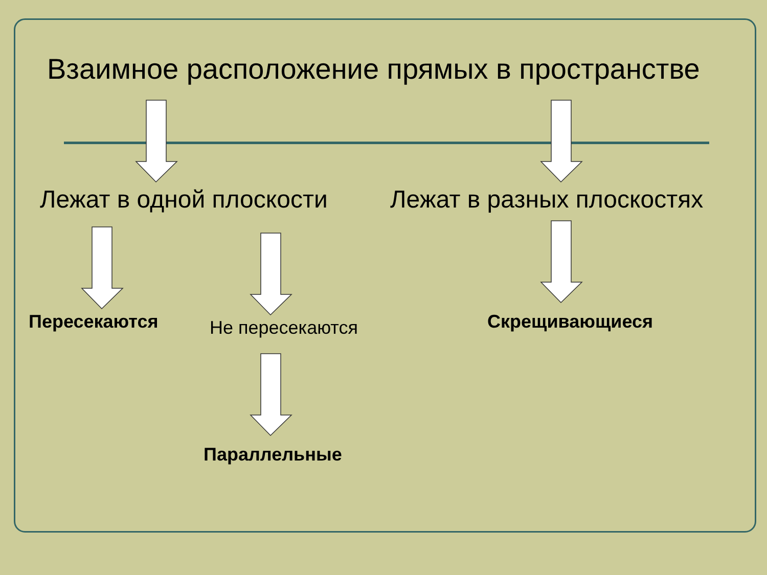Взаимное расположение прямых в пространстве
Лежат в одной плоскости Лежат в разных плоскостях
Пересекаются Не пересекаются Скрещивающиеся
Параллельные